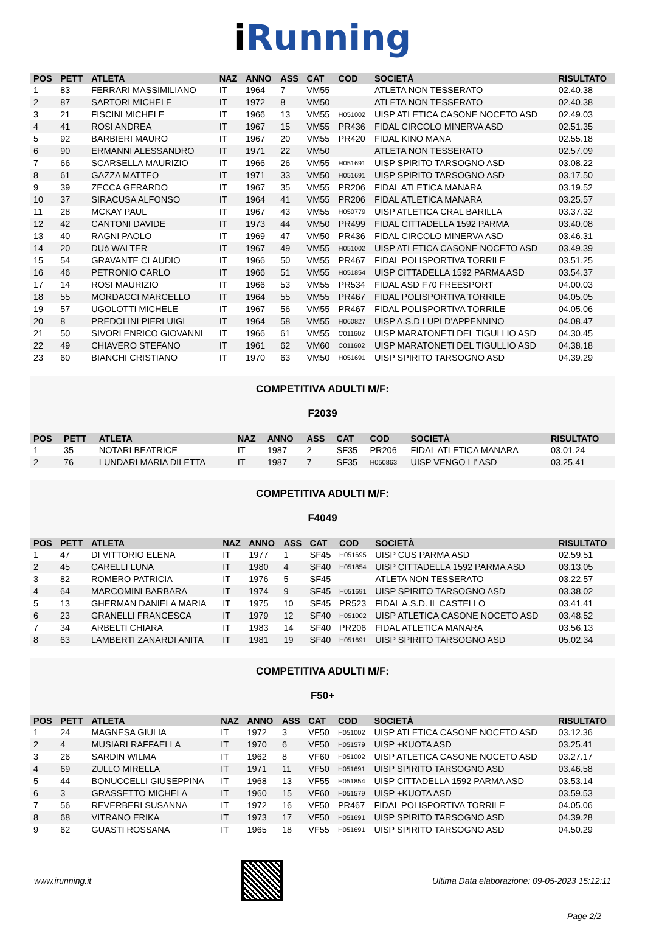i Running
| POS | PETT | ATLETA | NAZ | ANNO | ASS | CAT | COD | SOCIETÀ | RISULTATO |
| --- | --- | --- | --- | --- | --- | --- | --- | --- | --- |
| 1 | 83 | FERRARI MASSIMILIANO | IT | 1964 | 7 | VM55 | | ATLETA NON TESSERATO | 02.40.38 |
| 2 | 87 | SARTORI MICHELE | IT | 1972 | 8 | VM50 | | ATLETA NON TESSERATO | 02.40.38 |
| 3 | 21 | FISCINI MICHELE | IT | 1966 | 13 | VM55 | H051002 | UISP ATLETICA CASONE NOCETO ASD | 02.49.03 |
| 4 | 41 | ROSI ANDREA | IT | 1967 | 15 | VM55 | PR436 | FIDAL CIRCOLO MINERVA ASD | 02.51.35 |
| 5 | 92 | BARBIERI MAURO | IT | 1967 | 20 | VM55 | PR420 | FIDAL KINO MANA | 02.55.18 |
| 6 | 90 | ERMANNI ALESSANDRO | IT | 1971 | 22 | VM50 | | ATLETA NON TESSERATO | 02.57.09 |
| 7 | 66 | SCARSELLA MAURIZIO | IT | 1966 | 26 | VM55 | H051691 | UISP SPIRITO TARSOGNO ASD | 03.08.22 |
| 8 | 61 | GAZZA MATTEO | IT | 1971 | 33 | VM50 | H051691 | UISP SPIRITO TARSOGNO ASD | 03.17.50 |
| 9 | 39 | ZECCA GERARDO | IT | 1967 | 35 | VM55 | PR206 | FIDAL ATLETICA MANARA | 03.19.52 |
| 10 | 37 | SIRACUSA ALFONSO | IT | 1964 | 41 | VM55 | PR206 | FIDAL ATLETICA MANARA | 03.25.57 |
| 11 | 28 | MCKAY PAUL | IT | 1967 | 43 | VM55 | H050779 | UISP ATLETICA CRAL BARILLA | 03.37.32 |
| 12 | 42 | CANTONI DAVIDE | IT | 1973 | 44 | VM50 | PR499 | FIDAL CITTADELLA 1592 PARMA | 03.40.08 |
| 13 | 40 | RAGNI PAOLO | IT | 1969 | 47 | VM50 | PR436 | FIDAL CIRCOLO MINERVA ASD | 03.46.31 |
| 14 | 20 | DUò WALTER | IT | 1967 | 49 | VM55 | H051002 | UISP ATLETICA CASONE NOCETO ASD | 03.49.39 |
| 15 | 54 | GRAVANTE CLAUDIO | IT | 1966 | 50 | VM55 | PR467 | FIDAL POLISPORTIVA TORRILE | 03.51.25 |
| 16 | 46 | PETRONIO CARLO | IT | 1966 | 51 | VM55 | H051854 | UISP CITTADELLA 1592 PARMA ASD | 03.54.37 |
| 17 | 14 | ROSI MAURIZIO | IT | 1966 | 53 | VM55 | PR534 | FIDAL ASD F70 FREESPORT | 04.00.03 |
| 18 | 55 | MORDACCI MARCELLO | IT | 1964 | 55 | VM55 | PR467 | FIDAL POLISPORTIVA TORRILE | 04.05.05 |
| 19 | 57 | UGOLOTTI MICHELE | IT | 1967 | 56 | VM55 | PR467 | FIDAL POLISPORTIVA TORRILE | 04.05.06 |
| 20 | 8 | PREDOLINI PIERLUIGI | IT | 1964 | 58 | VM55 | H060827 | UISP A.S.D LUPI D'APPENNINO | 04.08.47 |
| 21 | 50 | SIVORI ENRICO GIOVANNI | IT | 1966 | 61 | VM55 | C011602 | UISP MARATONETI DEL TIGULLIO ASD | 04.30.45 |
| 22 | 49 | CHIAVERO STEFANO | IT | 1961 | 62 | VM60 | C011602 | UISP MARATONETI DEL TIGULLIO ASD | 04.38.18 |
| 23 | 60 | BIANCHI CRISTIANO | IT | 1970 | 63 | VM50 | H051691 | UISP SPIRITO TARSOGNO ASD | 04.39.29 |
COMPETITIVA ADULTI M/F:
F2039
| POS | PETT | ATLETA | NAZ | ANNO | ASS | CAT | COD | SOCIETÀ | RISULTATO |
| --- | --- | --- | --- | --- | --- | --- | --- | --- | --- |
| 1 | 35 | NOTARI BEATRICE | IT | 1987 | 2 | SF35 | PR206 | FIDAL ATLETICA MANARA | 03.01.24 |
| 2 | 76 | LUNDARI MARIA DILETTA | IT | 1987 | 7 | SF35 | H050863 | UISP VENGO LI' ASD | 03.25.41 |
COMPETITIVA ADULTI M/F:
F4049
| POS | PETT | ATLETA | NAZ | ANNO | ASS | CAT | COD | SOCIETÀ | RISULTATO |
| --- | --- | --- | --- | --- | --- | --- | --- | --- | --- |
| 1 | 47 | DI VITTORIO ELENA | IT | 1977 | 1 | SF45 | H051695 | UISP CUS PARMA ASD | 02.59.51 |
| 2 | 45 | CARELLI LUNA | IT | 1980 | 4 | SF40 | H051854 | UISP CITTADELLA 1592 PARMA ASD | 03.13.05 |
| 3 | 82 | ROMERO PATRICIA | IT | 1976 | 5 | SF45 | | ATLETA NON TESSERATO | 03.22.57 |
| 4 | 64 | MARCOMINI BARBARA | IT | 1974 | 9 | SF45 | H051691 | UISP SPIRITO TARSOGNO ASD | 03.38.02 |
| 5 | 13 | GHERMAN DANIELA MARIA | IT | 1975 | 10 | SF45 | PR523 | FIDAL A.S.D. IL CASTELLO | 03.41.41 |
| 6 | 23 | GRANELLI FRANCESCA | IT | 1979 | 12 | SF40 | H051002 | UISP ATLETICA CASONE NOCETO ASD | 03.48.52 |
| 7 | 34 | ARBELTI CHIARA | IT | 1983 | 14 | SF40 | PR206 | FIDAL ATLETICA MANARA | 03.56.13 |
| 8 | 63 | LAMBERTI ZANARDI ANITA | IT | 1981 | 19 | SF40 | H051691 | UISP SPIRITO TARSOGNO ASD | 05.02.34 |
COMPETITIVA ADULTI M/F:
F50+
| POS | PETT | ATLETA | NAZ | ANNO | ASS | CAT | COD | SOCIETÀ | RISULTATO |
| --- | --- | --- | --- | --- | --- | --- | --- | --- | --- |
| 1 | 24 | MAGNESA GIULIA | IT | 1972 | 3 | VF50 | H051002 | UISP ATLETICA CASONE NOCETO ASD | 03.12.36 |
| 2 | 4 | MUSIARI RAFFAELLA | IT | 1970 | 6 | VF50 | H051579 | UISP +KUOTA ASD | 03.25.41 |
| 3 | 26 | SARDIN WILMA | IT | 1962 | 8 | VF60 | H051002 | UISP ATLETICA CASONE NOCETO ASD | 03.27.17 |
| 4 | 69 | ZULLO MIRELLA | IT | 1971 | 11 | VF50 | H051691 | UISP SPIRITO TARSOGNO ASD | 03.46.58 |
| 5 | 44 | BONUCCELLI GIUSEPPINA | IT | 1968 | 13 | VF55 | H051854 | UISP CITTADELLA 1592 PARMA ASD | 03.53.14 |
| 6 | 3 | GRASSETTO MICHELA | IT | 1960 | 15 | VF60 | H051579 | UISP +KUOTA ASD | 03.59.53 |
| 7 | 56 | REVERBERI SUSANNA | IT | 1972 | 16 | VF50 | PR467 | FIDAL POLISPORTIVA TORRILE | 04.05.06 |
| 8 | 68 | VITRANO ERIKA | IT | 1973 | 17 | VF50 | H051691 | UISP SPIRITO TARSOGNO ASD | 04.39.28 |
| 9 | 62 | GUASTI ROSSANA | IT | 1965 | 18 | VF55 | H051691 | UISP SPIRITO TARSOGNO ASD | 04.50.29 |
www.irunning.it
Ultima Data elaborazione: 09-05-2023 15:12:11
Page 2/2